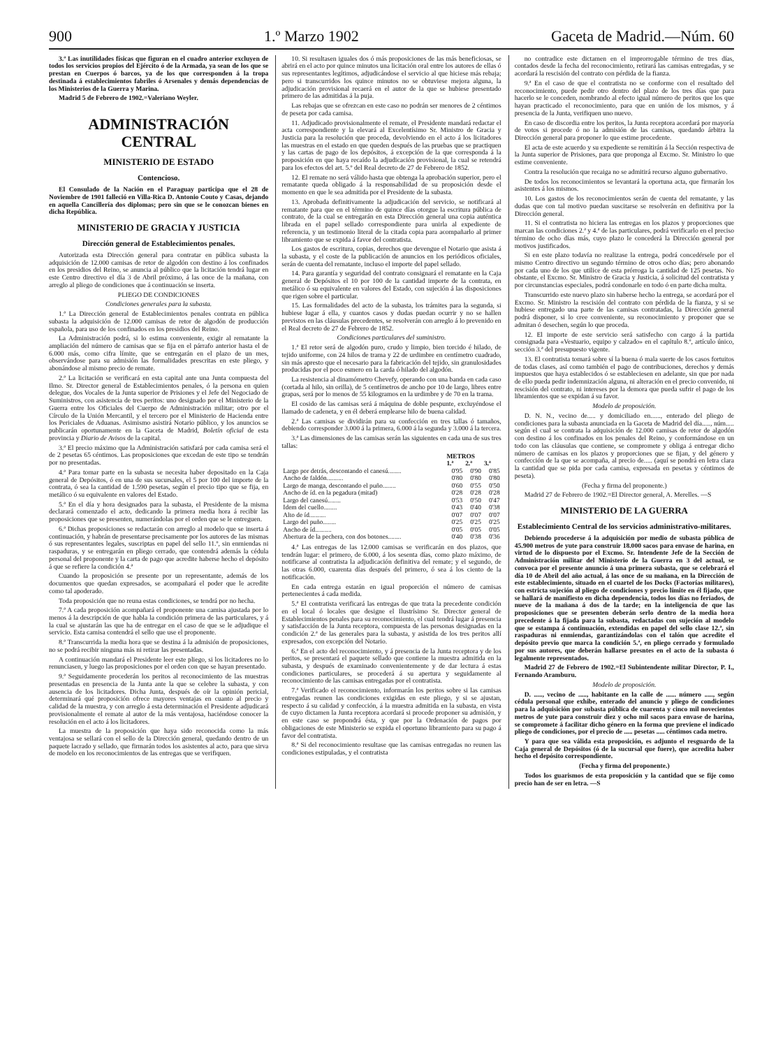900 1.º Marzo 1902 Gaceta de Madrid.—Núm. 60
3.ª Las inutilidades físicas que figuran en el cuadro anterior excluyen de todos los servicios propios del Ejército ó de la Armada, ya sean de los que se prestan en Cuerpos ó barcos, ya de los que corresponden á la tropa destinada á establecimientos fabriles ó Arsenales y demás dependencias de los Ministerios de la Guerra y Marina.
Madrid 5 de Febrero de 1902.=Valeriano Weyler.
ADMINISTRACIÓN CENTRAL
MINISTERIO DE ESTADO
Contencioso.
El Consulado de la Nación en el Paraguay participa que el 28 de Noviembre de 1901 falleció en Villa-Rica D. Antonio Couto y Casas, dejando en aquella Cancillería dos diplomas; pero sin que se le conozcan bienes en dicha República.
MINISTERIO DE GRACIA Y JUSTICIA
Dirección general de Establecimientos penales.
Autorizada esta Dirección general para contratar en pública subasta la adquisición de 12.000 camisas de retor de algodón con destino á los confinados en los presidios del Reino, se anuncia al público que la licitación tendrá lugar en este Centro directivo el día 3 de Abril próximo, á las once de la mañana, con arreglo al pliego de condiciones que á continuación se inserta.
PLIEGO DE CONDICIONES
Condiciones generales para la subasta.
1.ª La Dirección general de Establecimientos penales contrata en pública subasta la adquisición de 12.000 camisas de retor de algodón de producción española, para uso de los confinados en los presidios del Reino.
La Administración podrá, si lo estima conveniente, exigir al rematante la ampliación del número de camisas que se fija en el párrafo anterior hasta el de 6.000 más, como cifra límite, que se entregarán en el plazo de un mes, observándose para su admisión las formalidades prescritas en este pliego, y abonándose al mismo precio de remate.
2.ª La licitación se verificará en esta capital ante una Junta compuesta del Ilmo. Sr. Director general de Establecimientos penales, ó la persona en quien delegue, dos Vocales de la Junta superior de Prisiones y el Jefe del Negociado de Suministros, con asistencia de tres peritos: uno designado por el Ministerio de la Guerra entre los Oficiales del Cuerpo de Administración militar; otro por el Círculo de la Unión Mercantil, y el tercero por el Ministerio de Hacienda entre los Periciales de Aduanas. Asimismo asistirá Notario público, y los anuncios se publicarán oportunamente en la Gaceta de Madrid, Boletín oficial de esta provincia y Diario de Avisos de la capital.
3.ª El precio máximo que la Administración satisfará por cada camisa será el de 2 pesetas 65 céntimos. Las proposiciones que excedan de este tipo se tendrán por no presentadas.
4.ª Para tomar parte en la subasta se necesita haber depositado en la Caja general de Depósitos, ó en una de sus sucursales, el 5 por 100 del importe de la contrata, ó sea la cantidad de 1.590 pesetas, según el precio tipo que se fija, en metálico ó su equivalente en valores del Estado.
5.ª En el día y hora designados para la subasta, el Presidente de la misma declarará comenzado el acto, dedicando la primera media hora á recibir las proposiciones que se presenten, numerándolas por el orden que se le entreguen.
6.ª Dichas proposiciones se redactarán con arreglo al modelo que se inserta á continuación, y habrán de presentarse precisamente por los autores de las mismas ó sus representantes legales, suscriptas en papel del sello 11.º, sin enmiendas ni raspaduras, y se entregarán en pliego cerrado, que contendrá además la cédula personal del proponente y la carta de pago que acredite haberse hecho el depósito á que se refiere la condición 4.ª
Cuando la proposición se presente por un representante, además de los documentos que quedan expresados, se acompañará el poder que le acredite como tal apoderado.
Toda proposición que no reuna estas condiciones, se tendrá por no hecha.
7.ª A cada proposición acompañará el proponente una camisa ajustada por lo menos á la descripción de que habla la condición primera de las particulares, y á la cual se ajustarán las que ha de entregar en el caso de que se le adjudique el servicio. Esta camisa contendrá el sello que use el proponente.
8.ª Transcurrida la media hora que se destina á la admisión de proposiciones, no se podrá recibir ninguna más ni retirar las presentadas.
A continuación mandará el Presidente leer este pliego, si los licitadores no lo renunciasen, y luego las proposiciones por el orden con que se hayan presentado.
9.ª Seguidamente procederán los peritos al reconocimiento de las muestras presentadas en presencia de la Junta ante la que se celebre la subasta, y con ausencia de los licitadores. Dicha Junta, después de oír la opinión pericial, determinará qué proposición ofrece mayores ventajas en cuanto al precio y calidad de la muestra, y con arreglo á esta determinación el Presidente adjudicará provisionalmente el remate al autor de la más ventajosa, haciéndose conocer la resolución en el acto á los licitadores.
La muestra de la proposición que haya sido reconocida como la más ventajosa se sellará con el sello de la Dirección general, quedando dentro de un paquete lacrado y sellado, que firmarán todos los asistentes al acto, para que sirva de modelo en los reconocimientos de las entregas que se verifiquen.
10. Si resultasen iguales dos ó más proposiciones de las más beneficiosas, se abrirá en el acto por quince minutos una licitación oral entre los autores de ellas ó sus representantes legítimos, adjudicándose el servicio al que hiciese más rebaja; pero si transcurridos los quince minutos no se obtuviese mejora alguna, la adjudicación provisional recaerá en el autor de la que se hubiese presentado primero de las admitidas á la puja.
Las rebajas que se ofrezcan en este caso no podrán ser menores de 2 céntimos de peseta por cada camisa.
11. Adjudicado provisionalmente el remate, el Presidente mandará redactar el acta correspondiente y la elevará al Excelentísimo Sr. Ministro de Gracia y Justicia para la resolución que proceda, devolviendo en el acto á los licitadores las muestras en el estado en que queden después de las pruebas que se practiquen y las cartas de pago de los depósitos, á excepción de la que corresponda á la proposición en que haya recaído la adjudicación provisional, la cual se retendrá para los efectos del art. 5.º del Real decreto de 27 de Febrero de 1852.
12. El remate no será válido hasta que obtenga la aprobación superior, pero el rematante queda obligado á la responsabilidad de su proposición desde el momento en que le sea admitida por el Presidente de la subasta.
13. Aprobada definitivamente la adjudicación del servicio, se notificará al rematante para que en el término de quince días otorgue la escritura pública de contrato, de la cual se entregarán en esta Dirección general una copia auténtica librada en el papel sellado correspondiente para unirla al expediente de referencia, y un testimonio literal de la citada copia para acompañarlo al primer libramiento que se expida á favor del contratista.
Los gastos de escritura, copias, derechos que devengue el Notario que asista á la subasta, y el coste de la publicación de anuncios en los periódicos oficiales, serán de cuenta del rematante, incluso el importe del papel sellado.
14. Para garantía y seguridad del contrato consignará el rematante en la Caja general de Depósitos el 10 por 100 de la cantidad importe de la contrata, en metálico ó su equivalente en valores del Estado, con sujeción á las disposiciones que rigen sobre el particular.
15. Las formalidades del acto de la subasta, los trámites para la segunda, si hubiese lugar á ella, y cuantos casos y dudas puedan ocurrir y no se hallen previstos en las cláusulas precedentes, se resolverán con arreglo á lo prevenido en el Real decreto de 27 de Febrero de 1852.
Condiciones particulares del suministro.
1.ª El retor será de algodón puro, crudo y limpio, bien torcido é hilado, de tejido uniforme, con 24 hilos de trama y 22 de urdimbre en centímetro cuadrado, sin más apresto que el necesario para la fabricación del tejido, sin granulosidades producidas por el poco esmero en la carda ó hilado del algodón.
La resistencia al dinamómetro Chevefy, operando con una banda en cada caso (cortada al hilo, sin orilla), de 5 centímetros de ancho por 10 de largo, libres entre grapas, será por lo menos de 55 kilogramos en la urdimbre y de 70 en la trama.
El cosido de las camisas será á máquina de doble pespunte, excluyéndose el llamado de cadeneta, y en él deberá emplearse hilo de buena calidad.
2.ª Las camisas se dividirán para su confección en tres tallas ó tamaños, debiendo corresponder 3.000 á la primera, 6.000 á la segunda y 3.000 á la tercera.
3.ª Las dimensiones de las camisas serán las siguientes en cada una de sus tres tallas:
| | METROS | | |
| --- | --- | --- | --- |
| | 1.ª | 2.ª | 3.ª |
| Largo por detrás, descontando el canesú........ | 0'95 | 0'90 | 0'85 |
| Ancho de faldón.......... | 0'80 | 0'80 | 0'80 |
| Largo de manga, descontando el puño........ | 0'60 | 0'55 | 0'50 |
| Ancho de íd. en la pegadura (mitad) | 0'28 | 0'28 | 0'28 |
| Largo del canesú........ | 0'53 | 0'50 | 0'47 |
| Idem del cuello........ | 0'43 | 0'40 | 0'38 |
| Alto de íd.......... | 0'07 | 0'07 | 0'07 |
| Largo del puño........ | 0'25 | 0'25 | 0'25 |
| Ancho de íd.......... | 0'05 | 0'05 | 0'05 |
| Abertura de la pechera, con dos botones........ | 0'40 | 0'38 | 0'36 |
4.ª Las entregas de las 12.000 camisas se verificarán en dos plazos, que tendrán lugar: el primero, de 6.000, á los sesenta días, como plazo máximo, de notificarse al contratista la adjudicación definitiva del remate; y el segundo, de las otras 6.000, cuarenta días después del primero, ó sea á los ciento de la notificación.
En cada entrega estarán en igual proporción el número de camisas pertenecientes á cada medida.
5.ª El contratista verificará las entregas de que trata la precedente condición en el local ó locales que designe el Ilustrísimo Sr. Director general de Establecimientos penales para su reconocimiento, el cual tendrá lugar á presencia y satisfacción de la Junta receptora, compuesta de las personas designadas en la condición 2.ª de las generales para la subasta, y asistida de los tres peritos allí expresados, con excepción del Notario.
6.ª En el acto del reconocimiento, y á presencia de la Junta receptora y de los peritos, se presentará el paquete sellado que contiene la muestra admitida en la subasta, y después de examinado convenientemente y de dar lectura á estas condiciones particulares, se procederá á su apertura y seguidamente al reconocimiento de las camisas entregadas por el contratista.
7.ª Verificado el reconocimiento, informarán los peritos sobre si las camisas entregadas reunen las condiciones exigidas en este pliego, y si se ajustan, respecto á su calidad y confección, á la muestra admitida en la subasta, en vista de cuyo dictamen la Junta receptora acordará si procede proponer su admisión, y en este caso se propondrá ésta, y que por la Ordenación de pagos por obligaciones de este Ministerio se expida el oportuno libramiento para su pago á favor del contratista.
8.ª Si del reconocimiento resultase que las camisas entregadas no reunen las condiciones estipuladas, y el contratista
no contradice este dictamen en el improrrogable término de tres días, contados desde la fecha del reconocimiento, retirará las camisas entregadas, y se acordará la rescisión del contrato con pérdida de la fianza.
9.ª En el caso de que el contratista no se conforme con el resultado del reconocimiento, puede pedir otro dentro del plazo de los tres días que para hacerlo se le conceden, nombrando al efecto igual número de peritos que los que hayan practicado el reconocimiento, para que en unión de los mismos, y á presencia de la Junta, verifiquen uno nuevo.
En caso de discordia entre los peritos, la Junta receptora acordará por mayoría de votos si procede ó no la admisión de las camisas, quedando árbitra la Dirección general para proponer lo que estime procedente.
El acta de este acuerdo y su expediente se remitirán á la Sección respectiva de la Junta superior de Prisiones, para que proponga al Excmo. Sr. Ministro lo que estime conveniente.
Contra la resolución que recaiga no se admitirá recurso alguno gubernativo.
De todos los reconocimientos se levantará la oportuna acta, que firmarán los asistentes á los mismos.
10. Los gastos de los reconocimientos serán de cuenta del rematante, y las dudas que con tal motivo puedan suscitarse se resolverán en definitiva por la Dirección general.
11. Si el contratista no hiciera las entregas en los plazos y proporciones que marcan las condiciones 2.ª y 4.ª de las particulares, podrá verificarlo en el preciso término de ocho días más, cuyo plazo le concederá la Dirección general por motivos justificados.
Si en este plazo todavía no realizase la entrega, podrá concedérsele por el mismo Centro directivo un segundo término de otros ocho días; pero abonando por cada uno de los que utilice de esta prórroga la cantidad de 125 pesetas. No obstante, el Excmo. Sr. Ministro de Gracia y Justicia, á solicitud del contratista y por circunstancias especiales, podrá condonarle en todo ó en parte dicha multa.
Transcurrido este nuevo plazo sin haberse hecho la entrega, se acordará por el Excmo. Sr. Ministro la rescisión del contrato con pérdida de la fianza, y si se hubiese entregado una parte de las camisas contratadas, la Dirección general podrá disponer, si lo cree conveniente, su reconocimiento y proponer que se admitan ó desechen, según lo que proceda.
12. El importe de este servicio será satisfecho con cargo á la partida consignada para «Vestuario, equipo y calzado» en el capítulo 8.º, artículo único, sección 3.ª del presupuesto vigente.
13. El contratista tomará sobre sí la buena ó mala suerte de los casos fortuitos de todas clases, así como también el pago de contribuciones, derechos y demás impuestos que haya establecidos ó se estableciesen en adelante, sin que por nada de ello pueda pedir indemnización alguna, ni alteración en el precio convenido, ni rescisión del contrato, ni intereses por la demora que pueda sufrir el pago de los libramientos que se expidan á su favor.
Modelo de proposición.
D. N. N., vecino de..... y domiciliado en......, enterado del pliego de condiciones para la subasta anunciada en la Gaceta de Madrid del día....., núm..... según el cual se contrata la adquisición de 12.000 camisas de retor de algodón con destino á los confinados en los penales del Reino, y conformándose en un todo con las cláusulas que contiene, se compromete y obliga á entregar dicho número de camisas en los plazos y proporciones que se fijan, y del género y confección de la que se acompaña, al precio de..... (aquí se pondrá en letra clara la cantidad que se pida por cada camisa, expresada en pesetas y céntimos de peseta).
(Fecha y firma del proponente.)
Madrid 27 de Febrero de 1902.=El Director general, A. Merelles. —S
MINISTERIO DE LA GUERRA
Establecimiento Central de los servicios administrativo-militares.
Debiendo procederse á la adquisición por medio de subasta pública de 45.900 metros de yute para construir 18.000 sacos para envase de harina, en virtud de lo dispuesto por el Excmo. Sr. Intendente Jefe de la Sección de Administración militar del Ministerio de la Guerra en 3 del actual, se convoca por el presente anuncio á una primera subasta, que se celebrará el día 10 de Abril del año actual, á las once de su mañana, en la Dirección de este establecimiento, situado en el cuartel de los Docks (Factorías militares), con estricta sujeción al pliego de condiciones y precio límite en él fijado, que se hallará de manifiesto en dicha dependencia, todos los días no feriados, de nueve de la mañana á dos de la tarde; en la inteligencia de que las proposiciones que se presenten deberán serlo dentro de la media hora precedente á la fijada para la subasta, redactadas con sujeción al modelo que se estampa á continuación, extendidas en papel del sello clase 12.ª, sin raspaduras ni enmiendas, garantizándolas con el talón que acredite el depósito previo que marca la condición 5.ª, en pliego cerrado y formulado por sus autores, que deberán hallarse presntes en el acto de la subasta ó legalmente representados.
Madrid 27 de Febrero de 1902.=El Subintendente militar Director, P. I., Fernando Aramburu.
Modelo de proposición.
D. ....., vecino de ....., habitante en la calle de ...... número ....., según cédula personal que exhibe, enterado del anuncio y pliego de condiciones para la adquisición por subasta pública de cuarenta y cinco mil novecientos metros de yute para construir diez y ocho mil sacos para envase de harina, se compromete á facilitar dicho género en la forma que previene el indicado pliego de condiciones, por el precio de ..... pesetas ..... céntimos cada metro.
Y para que sea válida esta proposición, es adjunto el resguardo de la Caja general de Depósitos (ó de la sucursal que fuere), que acredita haber hecho el depósito correspondiente.
(Fecha y firma del proponente.)
Todos los guarismos de esta proposición y la cantidad que se fije como precio han de ser en letra. —S